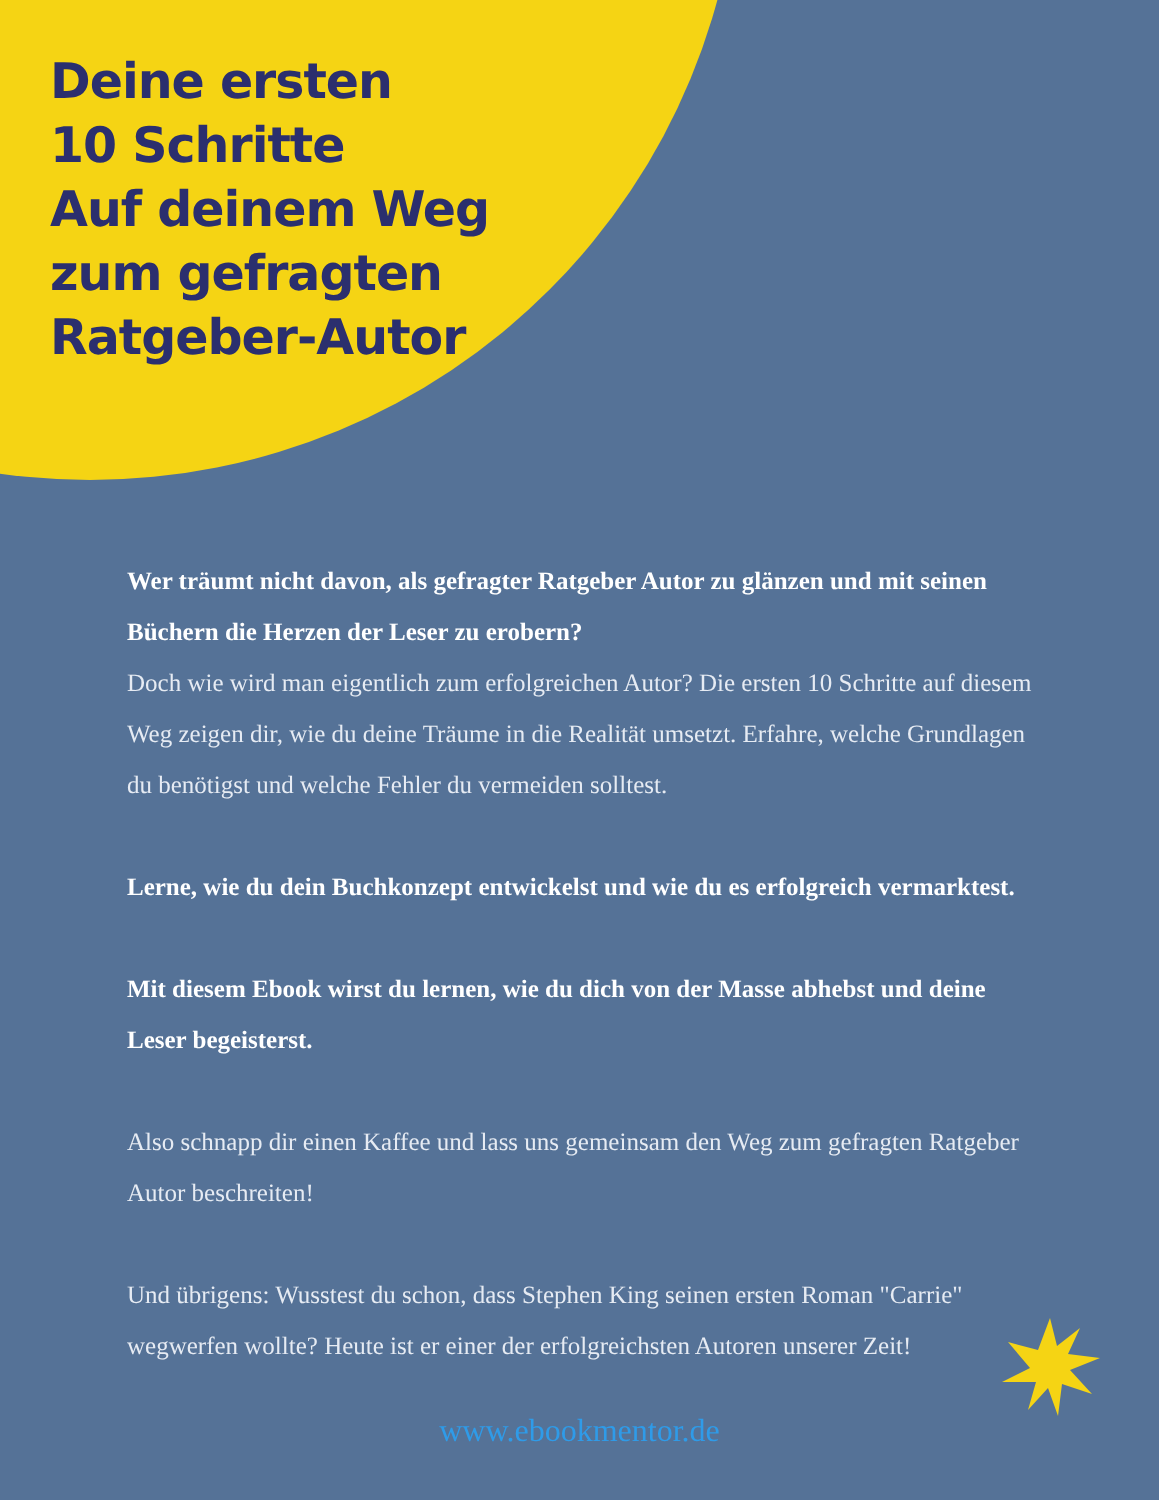Deine ersten
10 Schritte
Auf deinem Weg
zum gefragten
Ratgeber-Autor
Wer träumt nicht davon, als gefragter Ratgeber Autor zu glänzen und mit seinen Büchern die Herzen der Leser zu erobern?
Doch wie wird man eigentlich zum erfolgreichen Autor? Die ersten 10 Schritte auf diesem Weg zeigen dir, wie du deine Träume in die Realität umsetzt. Erfahre, welche Grundlagen du benötigst und welche Fehler du vermeiden solltest.
Lerne, wie du dein Buchkonzept entwickelst und wie du es erfolgreich vermarktest.
Mit diesem Ebook wirst du lernen, wie du dich von der Masse abhebst und deine Leser begeisterst.
Also schnapp dir einen Kaffee und lass uns gemeinsam den Weg zum gefragten Ratgeber Autor beschreiten!
Und übrigens: Wusstest du schon, dass Stephen King seinen ersten Roman "Carrie" wegwerfen wollte? Heute ist er einer der erfolgreichsten Autoren unserer Zeit!
www.ebookmentor.de